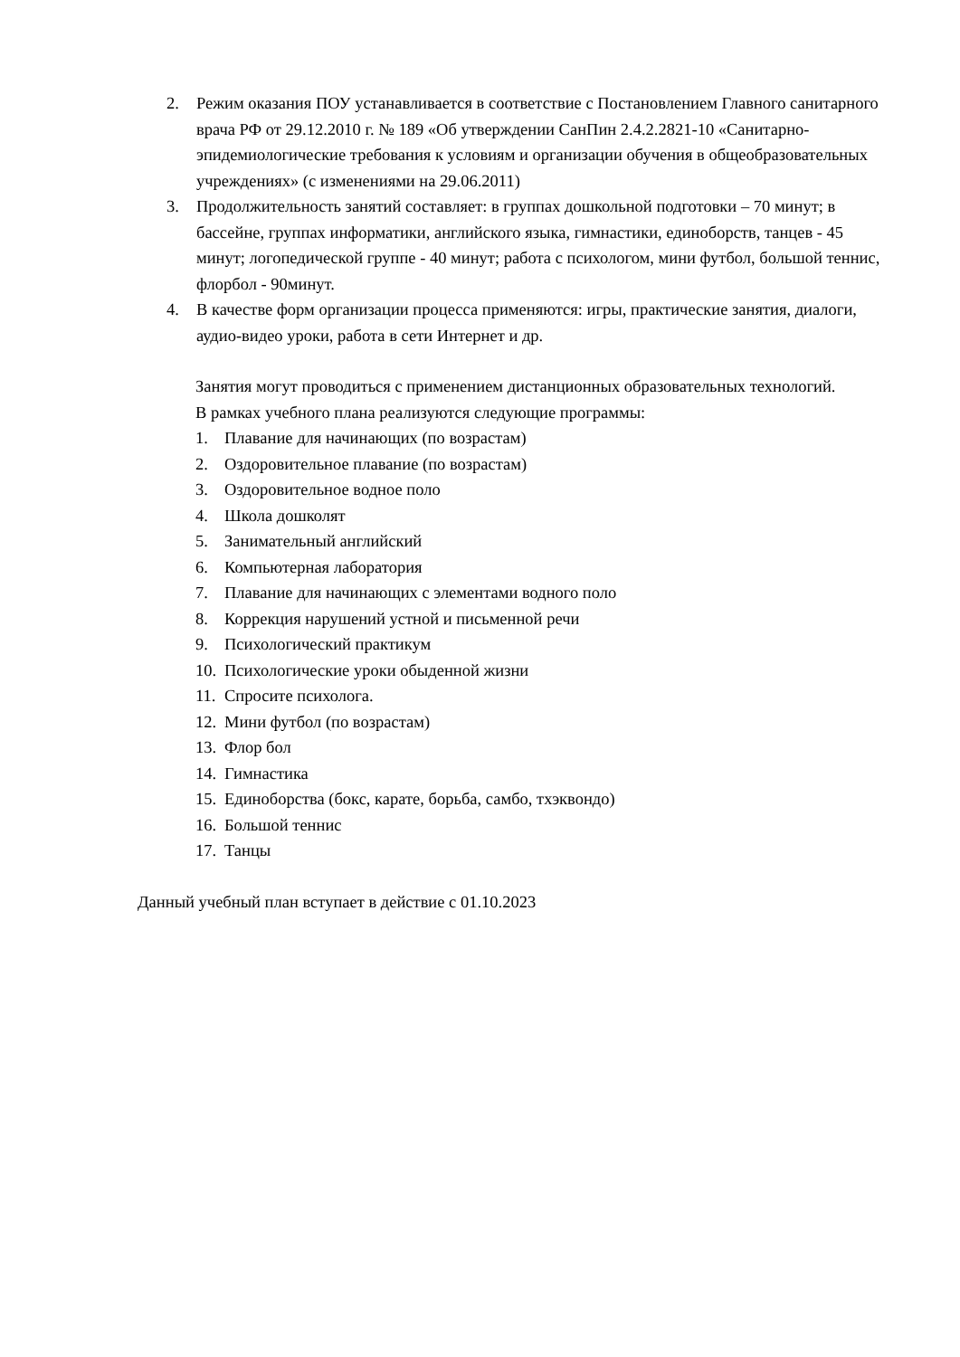2. Режим оказания ПОУ устанавливается в соответствие с Постановлением Главного санитарного врача РФ от 29.12.2010 г. № 189 «Об утверждении СанПин 2.4.2.2821-10 «Санитарно-эпидемиологические требования к условиям и организации обучения в общеобразовательных учреждениях» (с изменениями на 29.06.2011)
3. Продолжительность занятий составляет: в группах дошкольной подготовки – 70 минут; в бассейне, группах информатики, английского языка, гимнастики, единоборств, танцев - 45 минут; логопедической группе - 40 минут; работа с психологом, мини футбол, большой теннис, флорбол - 90минут.
4. В качестве форм организации процесса применяются: игры, практические занятия, диалоги, аудио-видео уроки, работа в сети Интернет и др.
Занятия могут проводиться с применением дистанционных образовательных технологий.
В рамках учебного плана реализуются следующие программы:
1. Плавание для начинающих (по возрастам)
2. Оздоровительное плавание (по возрастам)
3. Оздоровительное водное поло
4. Школа дошколят
5. Занимательный английский
6. Компьютерная лаборатория
7. Плавание для начинающих с элементами водного поло
8. Коррекция нарушений устной и письменной речи
9. Психологический практикум
10. Психологические уроки обыденной жизни
11. Спросите психолога.
12. Мини футбол (по возрастам)
13. Флор бол
14. Гимнастика
15. Единоборства (бокс, карате, борьба, самбо, тхэквондо)
16. Большой теннис
17. Танцы
Данный учебный план вступает в действие с 01.10.2023